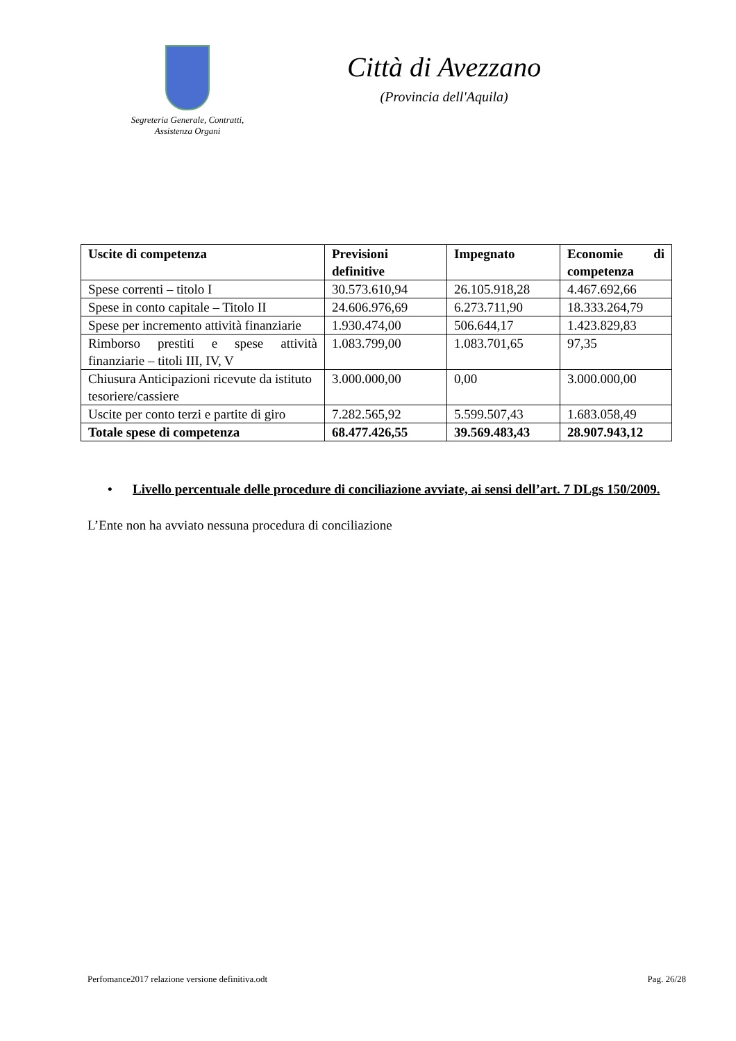Segreteria Generale, Contratti,
Assistenza Organi
Città di Avezzano
(Provincia dell'Aquila)
| Uscite di competenza | Previsioni definitive | Impegnato | Economie di competenza |
| --- | --- | --- | --- |
| Spese correnti – titolo I | 30.573.610,94 | 26.105.918,28 | 4.467.692,66 |
| Spese in conto capitale – Titolo II | 24.606.976,69 | 6.273.711,90 | 18.333.264,79 |
| Spese per incremento attività finanziarie | 1.930.474,00 | 506.644,17 | 1.423.829,83 |
| Rimborso prestiti e spese attività finanziarie – titoli III, IV, V | 1.083.799,00 | 1.083.701,65 | 97,35 |
| Chiusura Anticipazioni ricevute da istituto tesoriere/cassiere | 3.000.000,00 | 0,00 | 3.000.000,00 |
| Uscite per conto terzi e partite di giro | 7.282.565,92 | 5.599.507,43 | 1.683.058,49 |
| Totale spese di competenza | 68.477.426,55 | 39.569.483,43 | 28.907.943,12 |
• Livello percentuale delle procedure di conciliazione avviate, ai sensi dell’art. 7 DLgs 150/2009.
L’Ente non ha avviato nessuna procedura di conciliazione
Perfomance2017 relazione versione definitiva.odt Pag. 26/28